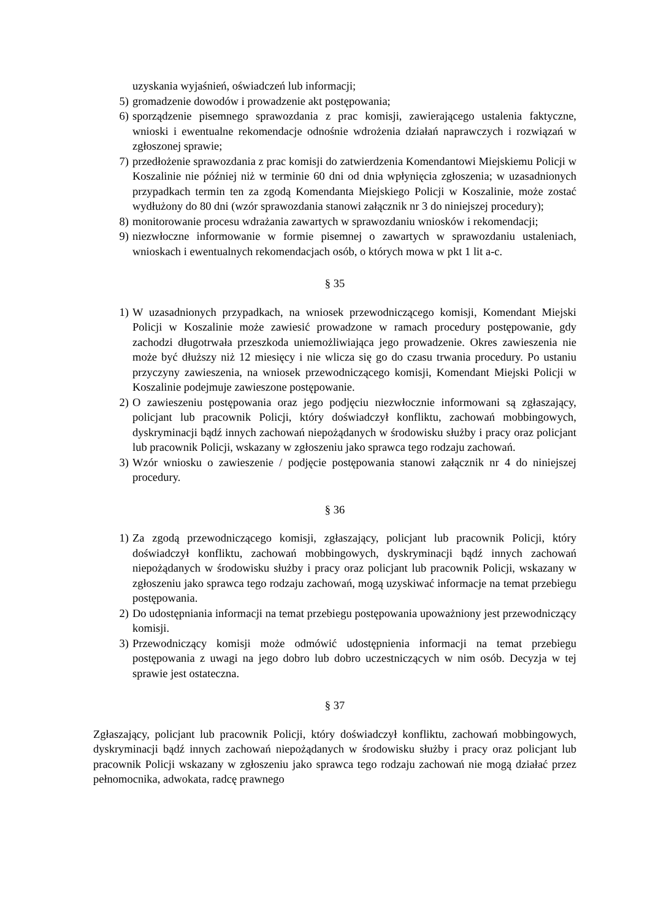uzyskania wyjaśnień, oświadczeń lub informacji;
5) gromadzenie dowodów i prowadzenie akt postępowania;
6) sporządzenie pisemnego sprawozdania z prac komisji, zawierającego ustalenia faktyczne, wnioski i ewentualne rekomendacje odnośnie wdrożenia działań naprawczych i rozwiązań w zgłoszonej sprawie;
7) przedłożenie sprawozdania z prac komisji do zatwierdzenia Komendantowi Miejskiemu Policji w Koszalinie nie później niż w terminie 60 dni od dnia wpłynięcia zgłoszenia; w uzasadnionych przypadkach termin ten za zgodą Komendanta Miejskiego Policji w Koszalinie, może zostać wydłużony do 80 dni (wzór sprawozdania stanowi załącznik nr 3 do niniejszej procedury);
8) monitorowanie procesu wdrażania zawartych w sprawozdaniu wniosków i rekomendacji;
9) niezwłoczne informowanie w formie pisemnej o zawartych w sprawozdaniu ustaleniach, wnioskach i ewentualnych rekomendacjach osób, o których mowa w pkt 1 lit a-c.
§ 35
1) W uzasadnionych przypadkach, na wniosek przewodniczącego komisji, Komendant Miejski Policji w Koszalinie może zawiesić prowadzone w ramach procedury postępowanie, gdy zachodzi długotrwała przeszkoda uniemożliwiająca jego prowadzenie. Okres zawieszenia nie może być dłuższy niż 12 miesięcy i nie wlicza się go do czasu trwania procedury. Po ustaniu przyczyny zawieszenia, na wniosek przewodniczącego komisji, Komendant Miejski Policji w Koszalinie podejmuje zawieszone postępowanie.
2) O zawieszeniu postępowania oraz jego podjęciu niezwłocznie informowani są zgłaszający, policjant lub pracownik Policji, który doświadczył konfliktu, zachowań mobbingowych, dyskryminacji bądź innych zachowań niepożądanych w środowisku służby i pracy oraz policjant lub pracownik Policji, wskazany w zgłoszeniu jako sprawca tego rodzaju zachowań.
3) Wzór wniosku o zawieszenie / podjęcie postępowania stanowi załącznik nr 4 do niniejszej procedury.
§ 36
1) Za zgodą przewodniczącego komisji, zgłaszający, policjant lub pracownik Policji, który doświadczył konfliktu, zachowań mobbingowych, dyskryminacji bądź innych zachowań niepożądanych w środowisku służby i pracy oraz policjant lub pracownik Policji, wskazany w zgłoszeniu jako sprawca tego rodzaju zachowań, mogą uzyskiwać informacje na temat przebiegu postępowania.
2) Do udostępniania informacji na temat przebiegu postępowania upoważniony jest przewodniczący komisji.
3) Przewodniczący komisji może odmówić udostępnienia informacji na temat przebiegu postępowania z uwagi na jego dobro lub dobro uczestniczących w nim osób. Decyzja w tej sprawie jest ostateczna.
§ 37
Zgłaszający, policjant lub pracownik Policji, który doświadczył konfliktu, zachowań mobbingowych, dyskryminacji bądź innych zachowań niepożądanych w środowisku służby i pracy oraz policjant lub pracownik Policji wskazany w zgłoszeniu jako sprawca tego rodzaju zachowań nie mogą działać przez pełnomocnika, adwokata, radcę prawnego